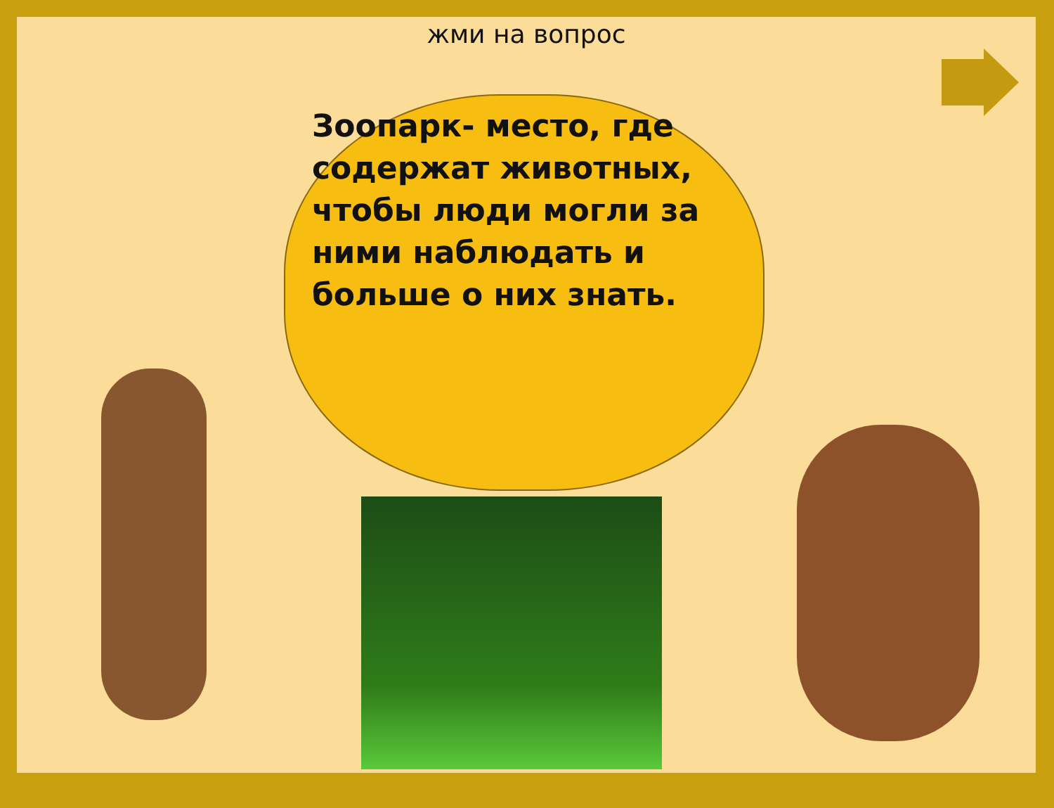жми на вопрос
Зоопарк- место, где содержат животных, чтобы люди могли за ними наблюдать и больше о них знать.